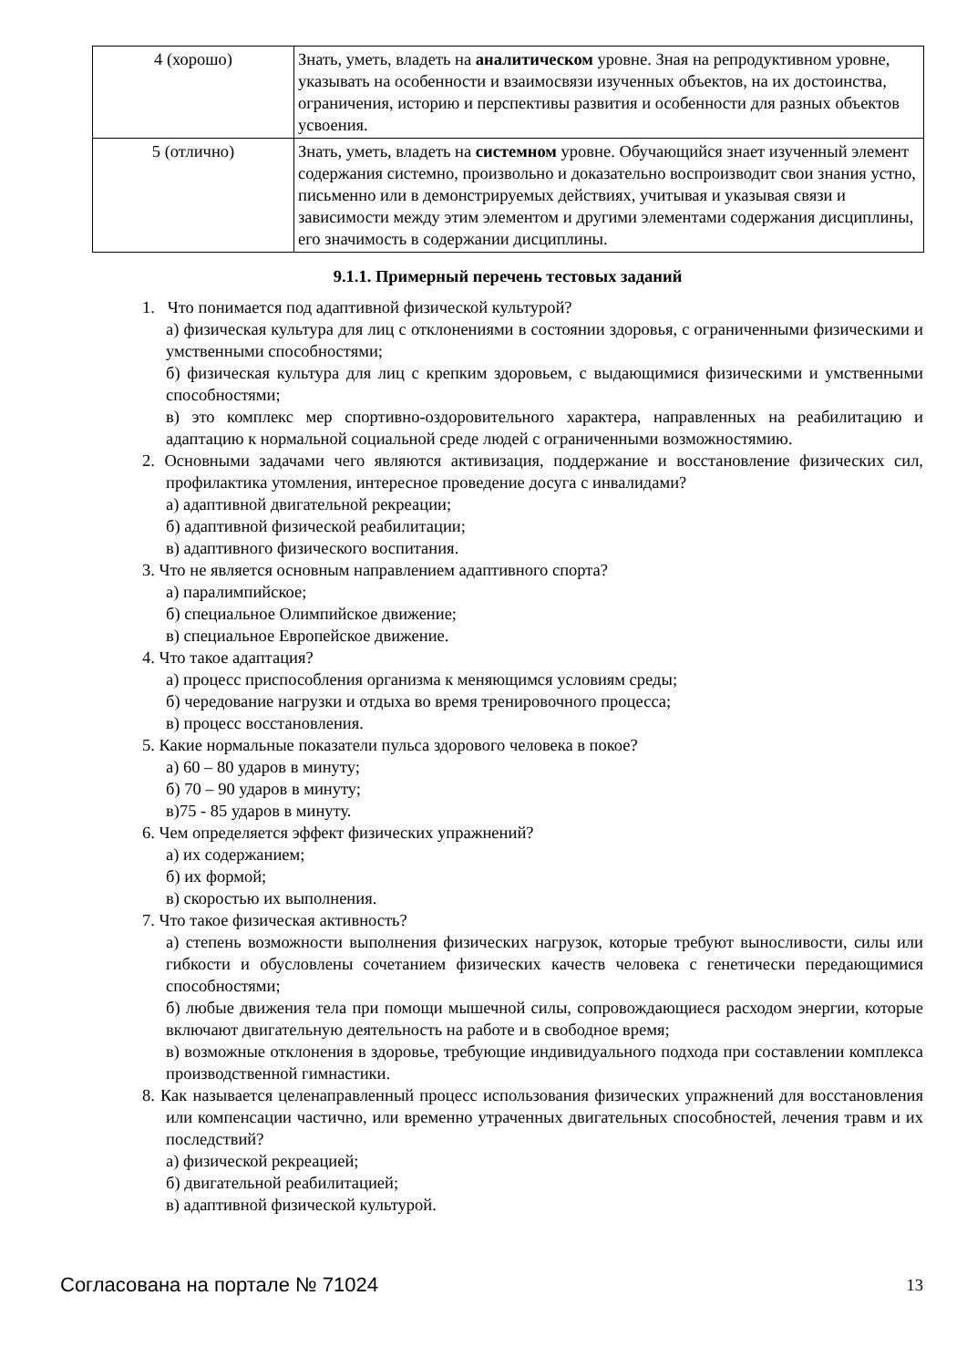| 4 (хорошо) | Знать, уметь, владеть на аналитическом уровне. Зная на репродуктивном уровне, указывать на особенности и взаимосвязи изученных объектов, на их достоинства, ограничения, историю и перспективы развития и особенности для разных объектов усвоения. |
| 5 (отлично) | Знать, уметь, владеть на системном уровне. Обучающийся знает изученный элемент содержания системно, произвольно и доказательно воспроизводит свои знания устно, письменно или в демонстрируемых действиях, учитывая и указывая связи и зависимости между этим элементом и другими элементами содержания дисциплины, его значимость в содержании дисциплины. |
9.1.1. Примерный перечень тестовых заданий
1. Что понимается под адаптивной физической культурой?
а) физическая культура для лиц с отклонениями в состоянии здоровья, с ограниченными физическими и умственными способностями;
б) физическая культура для лиц с крепким здоровьем, с выдающимися физическими и умственными способностями;
в) это комплекс мер спортивно-оздоровительного характера, направленных на реабилитацию и адаптацию к нормальной социальной среде людей с ограниченными возможностямию.
2. Основными задачами чего являются активизация, поддержание и восстановление физических сил, профилактика утомления, интересное проведение досуга с инвалидами?
а) адаптивной двигательной рекреации;
б) адаптивной физической реабилитации;
в) адаптивного физического воспитания.
3. Что не является основным направлением адаптивного спорта?
а) паралимпийское;
б) специальное Олимпийское движение;
в) специальное Европейское движение.
4. Что такое адаптация?
а) процесс приспособления организма к меняющимся условиям среды;
б) чередование нагрузки и отдыха во время тренировочного процесса;
в) процесс восстановления.
5. Какие нормальные показатели пульса здорового человека в покое?
а) 60 – 80 ударов в минуту;
б) 70 – 90 ударов в минуту;
в)75 - 85 ударов в минуту.
6. Чем определяется эффект физических упражнений?
а) их содержанием;
б) их формой;
в) скоростью их выполнения.
7. Что такое физическая активность?
а) степень возможности выполнения физических нагрузок, которые требуют выносливости, силы или гибкости и обусловлены сочетанием физических качеств человека с генетически передающимися способностями;
б) любые движения тела при помощи мышечной силы, сопровождающиеся расходом энергии, которые включают двигательную деятельность на работе и в свободное время;
в) возможные отклонения в здоровье, требующие индивидуального подхода при составлении комплекса производственной гимнастики.
8. Как называется целенаправленный процесс использования физических упражнений для восстановления или компенсации частично, или временно утраченных двигательных способностей, лечения травм и их последствий?
а) физической рекреацией;
б) двигательной реабилитацией;
в) адаптивной физической культурой.
Согласована на портале № 71024 13